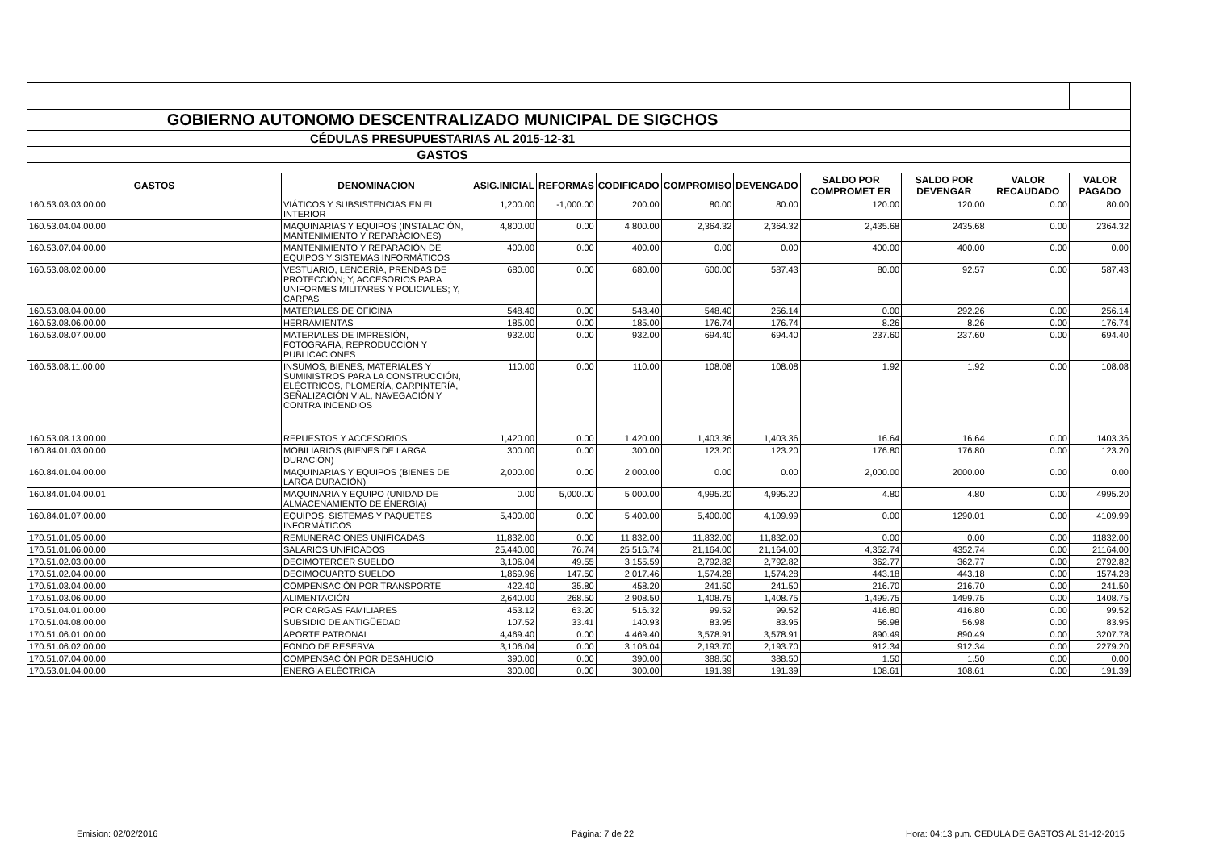| GOBIERNO AUTONOMO DESCENTRALIZADO MUNICIPAL DE SIGCHOS | | | | | | | | | | |
| CÉDULAS PRESUPUESTARIAS AL 2015-12-31 | | | | | | | | | | |
| GASTOS | | | | | | | | | | |
| GASTOS | DENOMINACION | ASIG.INICIAL | REFORMAS | CODIFICADO | COMPROMISO | DEVENGADO | SALDO POR COMPROMET ER | SALDO POR DEVENGAR | VALOR RECAUDADO | VALOR PAGADO |
| 160.53.03.03.00.00 | VIÁTICOS Y SUBSISTENCIAS EN EL INTERIOR | 1,200.00 | -1,000.00 | 200.00 | 80.00 | 80.00 | 120.00 | 120.00 | 0.00 | 80.00 |
| 160.53.04.04.00.00 | MAQUINARIAS Y EQUIPOS (INSTALACIÓN, MANTENIMIENTO Y REPARACIONES) | 4,800.00 | 0.00 | 4,800.00 | 2,364.32 | 2,364.32 | 2,435.68 | 2435.68 | 0.00 | 2364.32 |
| 160.53.07.04.00.00 | MANTENIMIENTO Y REPARACIÓN DE EQUIPOS Y SISTEMAS INFORMÁTICOS | 400.00 | 0.00 | 400.00 | 0.00 | 0.00 | 400.00 | 400.00 | 0.00 | 0.00 |
| 160.53.08.02.00.00 | VESTUARIO, LENCERÍA, PRENDAS DE PROTECCIÓN; Y, ACCESORIOS PARA UNIFORMES MILITARES Y POLICIALES; Y, CARPAS | 680.00 | 0.00 | 680.00 | 600.00 | 587.43 | 80.00 | 92.57 | 0.00 | 587.43 |
| 160.53.08.04.00.00 | MATERIALES DE OFICINA | 548.40 | 0.00 | 548.40 | 548.40 | 256.14 | 0.00 | 292.26 | 0.00 | 256.14 |
| 160.53.08.06.00.00 | HERRAMIENTAS | 185.00 | 0.00 | 185.00 | 176.74 | 176.74 | 8.26 | 8.26 | 0.00 | 176.74 |
| 160.53.08.07.00.00 | MATERIALES DE IMPRESIÓN, FOTOGRAFIA, REPRODUCCION Y PUBLICACIONES | 932.00 | 0.00 | 932.00 | 694.40 | 694.40 | 237.60 | 237.60 | 0.00 | 694.40 |
| 160.53.08.11.00.00 | INSUMOS, BIENES, MATERIALES Y SUMINISTROS PARA LA CONSTRUCCIÓN, ELÉCTRICOS, PLOMERÍA, CARPINTERÍA, SEÑALIZACIÓN VIAL, NAVEGACIÓN Y CONTRA INCENDIOS | 110.00 | 0.00 | 110.00 | 108.08 | 108.08 | 1.92 | 1.92 | 0.00 | 108.08 |
| 160.53.08.13.00.00 | REPUESTOS Y ACCESORIOS | 1,420.00 | 0.00 | 1,420.00 | 1,403.36 | 1,403.36 | 16.64 | 16.64 | 0.00 | 1403.36 |
| 160.84.01.03.00.00 | MOBILIARIOS (BIENES DE LARGA DURACIÓN) | 300.00 | 0.00 | 300.00 | 123.20 | 123.20 | 176.80 | 176.80 | 0.00 | 123.20 |
| 160.84.01.04.00.00 | MAQUINARIAS Y EQUIPOS (BIENES DE LARGA DURACIÓN) | 2,000.00 | 0.00 | 2,000.00 | 0.00 | 0.00 | 2,000.00 | 2000.00 | 0.00 | 0.00 |
| 160.84.01.04.00.01 | MAQUINARIA Y EQUIPO (UNIDAD DE ALMACENAMIENTO DE ENERGIA) | 0.00 | 5,000.00 | 5,000.00 | 4,995.20 | 4,995.20 | 4.80 | 4.80 | 0.00 | 4995.20 |
| 160.84.01.07.00.00 | EQUIPOS, SISTEMAS Y PAQUETES INFORMÁTICOS | 5,400.00 | 0.00 | 5,400.00 | 5,400.00 | 4,109.99 | 0.00 | 1290.01 | 0.00 | 4109.99 |
| 170.51.01.05.00.00 | REMUNERACIONES UNIFICADAS | 11,832.00 | 0.00 | 11,832.00 | 11,832.00 | 11,832.00 | 0.00 | 0.00 | 0.00 | 11832.00 |
| 170.51.01.06.00.00 | SALARIOS UNIFICADOS | 25,440.00 | 76.74 | 25,516.74 | 21,164.00 | 21,164.00 | 4,352.74 | 4352.74 | 0.00 | 21164.00 |
| 170.51.02.03.00.00 | DECIMOTERCER SUELDO | 3,106.04 | 49.55 | 3,155.59 | 2,792.82 | 2,792.82 | 362.77 | 362.77 | 0.00 | 2792.82 |
| 170.51.02.04.00.00 | DECIMOCUARTO SUELDO | 1,869.96 | 147.50 | 2,017.46 | 1,574.28 | 1,574.28 | 443.18 | 443.18 | 0.00 | 1574.28 |
| 170.51.03.04.00.00 | COMPENSACIÓN POR TRANSPORTE | 422.40 | 35.80 | 458.20 | 241.50 | 241.50 | 216.70 | 216.70 | 0.00 | 241.50 |
| 170.51.03.06.00.00 | ALIMENTACIÓN | 2,640.00 | 268.50 | 2,908.50 | 1,408.75 | 1,408.75 | 1,499.75 | 1499.75 | 0.00 | 1408.75 |
| 170.51.04.01.00.00 | POR CARGAS FAMILIARES | 453.12 | 63.20 | 516.32 | 99.52 | 99.52 | 416.80 | 416.80 | 0.00 | 99.52 |
| 170.51.04.08.00.00 | SUBSIDIO DE ANTIGÜEDAD | 107.52 | 33.41 | 140.93 | 83.95 | 83.95 | 56.98 | 56.98 | 0.00 | 83.95 |
| 170.51.06.01.00.00 | APORTE PATRONAL | 4,469.40 | 0.00 | 4,469.40 | 3,578.91 | 3,578.91 | 890.49 | 890.49 | 0.00 | 3207.78 |
| 170.51.06.02.00.00 | FONDO DE RESERVA | 3,106.04 | 0.00 | 3,106.04 | 2,193.70 | 2,193.70 | 912.34 | 912.34 | 0.00 | 2279.20 |
| 170.51.07.04.00.00 | COMPENSACIÓN POR DESAHUCIO | 390.00 | 0.00 | 390.00 | 388.50 | 388.50 | 1.50 | 1.50 | 0.00 | 0.00 |
| 170.53.01.04.00.00 | ENERGÍA ELÉCTRICA | 300.00 | 0.00 | 300.00 | 191.39 | 191.39 | 108.61 | 108.61 | 0.00 | 191.39 |
Emision: 02/02/2016 Página: 7 de 22 Hora: 04:13 p.m. CEDULA DE GASTOS AL 31-12-2015